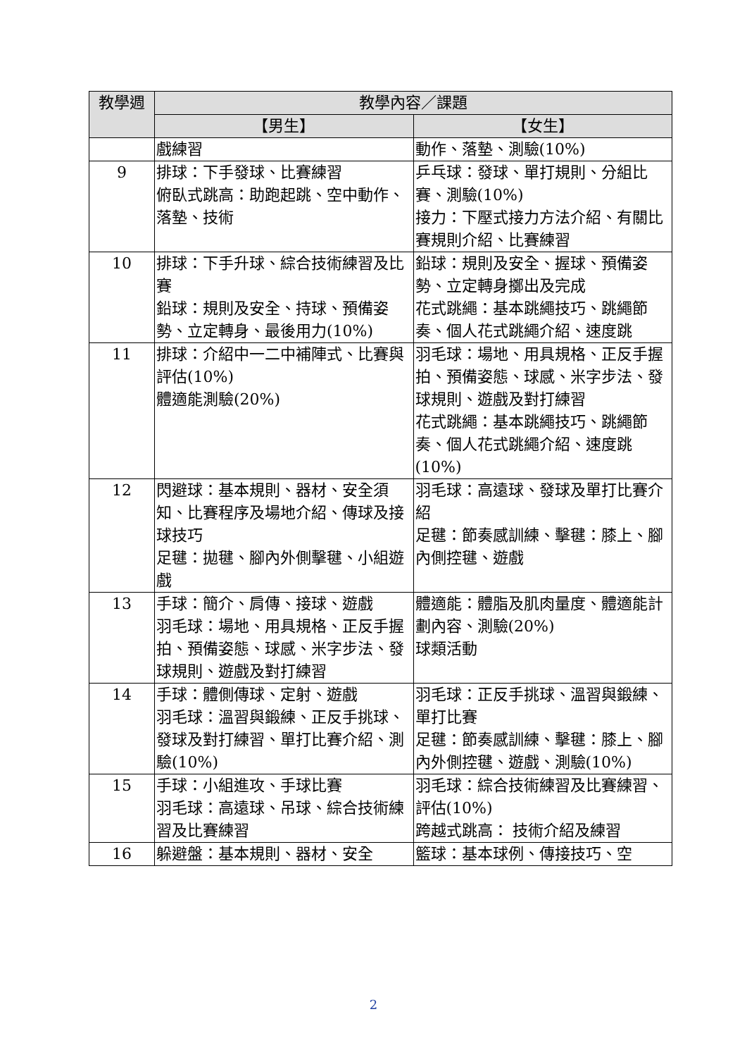| 教學週 | 教學內容／課題 | |
| --- | --- | --- |
| | 【男生】 | 【女生】 |
| | 戲練習 | 動作、落墊、測驗(10%) |
| 9 | 排球：下手發球、比賽練習 俯臥式跳高：助跑起跳、空中動作、落墊、技術 | 乒乓球：發球、單打規則、分組比賽、測驗(10%) 接力：下壓式接力方法介紹、有關比賽規則介紹、比賽練習 |
| 10 | 排球：下手升球、綜合技術練習及比賽 鉛球：規則及安全、持球、預備姿勢、立定轉身、最後用力(10%) | 鉛球：規則及安全、握球、預備姿勢、立定轉身擲出及完成 花式跳繩：基本跳繩技巧、跳繩節奏、個人花式跳繩介紹、速度跳 |
| 11 | 排球：介紹中一二中補陣式、比賽與評估(10%) 體適能測驗(20%) | 羽毛球：場地、用具規格、正反手握拍、預備姿態、球感、米字步法、發球規則、遊戲及對打練習 花式跳繩：基本跳繩技巧、跳繩節奏、個人花式跳繩介紹、速度跳(10%) |
| 12 | 閃避球：基本規則、器材、安全須知、比賽程序及場地介紹、傳球及接球技巧 足毽：拋毽、腳內外側擊毽、小組遊戲 | 羽毛球：高遠球、發球及單打比賽介紹 足毽：節奏感訓練、擊毽：膝上、腳內側控毽、遊戲 |
| 13 | 手球：簡介、肩傳、接球、遊戲 羽毛球：場地、用具規格、正反手握拍、預備姿態、球感、米字步法、發球規則、遊戲及對打練習 | 體適能：體脂及肌肉量度、體適能計劃內容、測驗(20%) 球類活動 |
| 14 | 手球：體側傳球、定射、遊戲 羽毛球：溫習與鍛練、正反手挑球、發球及對打練習、單打比賽介紹、測驗(10%) | 羽毛球：正反手挑球、溫習與鍛練、單打比賽 足毽：節奏感訓練、擊毽：膝上、腳內外側控毽、遊戲、測驗(10%) |
| 15 | 手球：小組進攻、手球比賽 羽毛球：高遠球、吊球、綜合技術練習及比賽練習 | 羽毛球：綜合技術練習及比賽練習、評估(10%) 跨越式跳高： 技術介紹及練習 |
| 16 | 躲避盤：基本規則、器材、安全 | 籃球：基本球例、傳接技巧、空 |
2